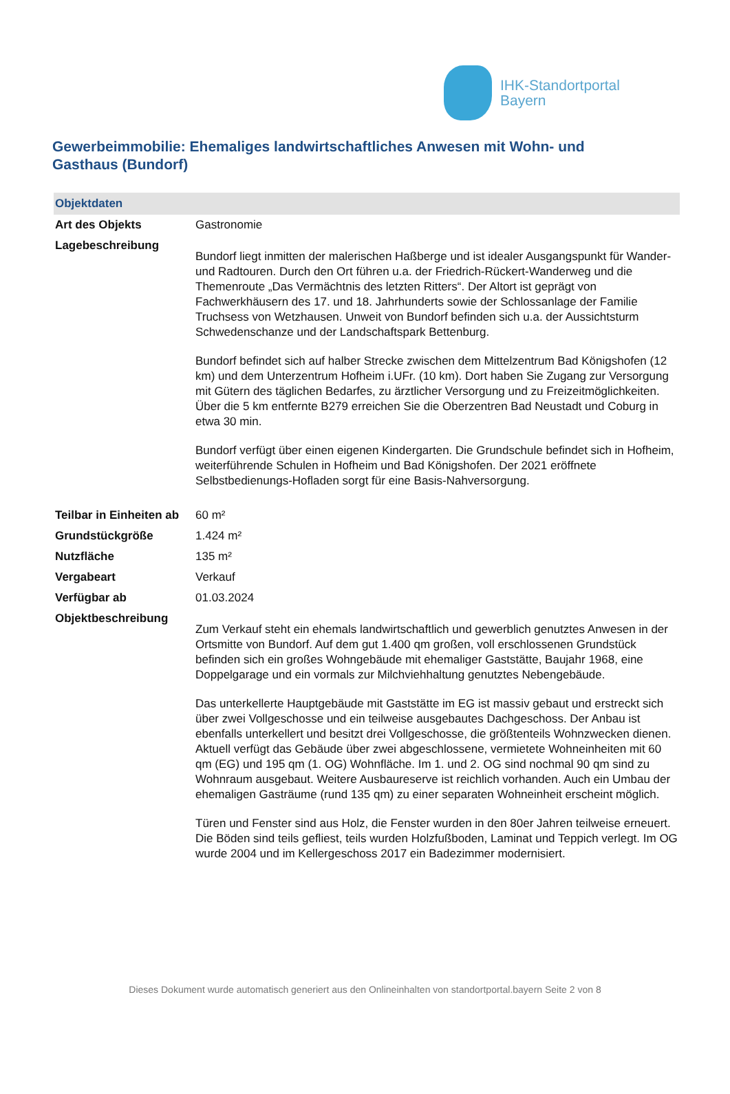IHK-Standortportal
Bayern
Gewerbeimmobilie: Ehemaliges landwirtschaftliches Anwesen mit Wohn- und Gasthaus (Bundorf)
| Objektdaten | |
| --- | --- |
| Art des Objekts | Gastronomie |
| Lagebeschreibung | Bundorf liegt inmitten der malerischen Haßberge und ist idealer Ausgangspunkt für Wander- und Radtouren. Durch den Ort führen u.a. der Friedrich-Rückert-Wanderweg und die Themenroute „Das Vermächtnis des letzten Ritters“. Der Altort ist geprägt von Fachwerkhäusern des 17. und 18. Jahrhunderts sowie der Schlossanlage der Familie Truchsess von Wetzhausen. Unweit von Bundorf befinden sich u.a. der Aussichtsturm Schwedenschanze und der Landschaftspark Bettenburg. Bundorf befindet sich auf halber Strecke zwischen dem Mittelzentrum Bad Königshofen (12 km) und dem Unterzentrum Hofheim i.UFr. (10 km). Dort haben Sie Zugang zur Versorgung mit Gütern des täglichen Bedarfes, zu ärztlicher Versorgung und zu Freizeitmöglichkeiten. Über die 5 km entfernte B279 erreichen Sie die Oberzentren Bad Neustadt und Coburg in etwa 30 min. Bundorf verfügt über einen eigenen Kindergarten. Die Grundschule befindet sich in Hofheim, weiterführende Schulen in Hofheim und Bad Königshofen. Der 2021 eröffnete Selbstbedienungs-Hofladen sorgt für eine Basis-Nahversorgung. |
| Teilbar in Einheiten ab | 60 m² |
| Grundstückgröße | 1.424 m² |
| Nutzfläche | 135 m² |
| Vergabeart | Verkauf |
| Verfügbar ab | 01.03.2024 |
| Objektbeschreibung | Zum Verkauf steht ein ehemals landwirtschaftlich und gewerblich genutztes Anwesen in der Ortsmitte von Bundorf. Auf dem gut 1.400 qm großen, voll erschlossenen Grundstück befinden sich ein großes Wohngebäude mit ehemaliger Gaststätte, Baujahr 1968, eine Doppelgarage und ein vormals zur Milchviehhaltung genutztes Nebengebäude. Das unterkellerte Hauptgebäude mit Gaststätte im EG ist massiv gebaut und erstreckt sich über zwei Vollgeschosse und ein teilweise ausgebautes Dachgeschoss. Der Anbau ist ebenfalls unterkellert und besitzt drei Vollgeschosse, die größtenteils Wohnzwecken dienen. Aktuell verfügt das Gebäude über zwei abgeschlossene, vermietete Wohneinheiten mit 60 qm (EG) und 195 qm (1. OG) Wohnfläche. Im 1. und 2. OG sind nochmal 90 qm sind zu Wohnraum ausgebaut. Weitere Ausbaureserve ist reichlich vorhanden. Auch ein Umbau der ehemaligen Gasträume (rund 135 qm) zu einer separaten Wohneinheit erscheint möglich. Türen und Fenster sind aus Holz, die Fenster wurden in den 80er Jahren teilweise erneuert. Die Böden sind teils gefliest, teils wurden Holzfußboden, Laminat und Teppich verlegt. Im OG wurde 2004 und im Kellergeschoss 2017 ein Badezimmer modernisiert. |
Dieses Dokument wurde automatisch generiert aus den Onlineinhalten von standortportal.bayern Seite 2 von 8